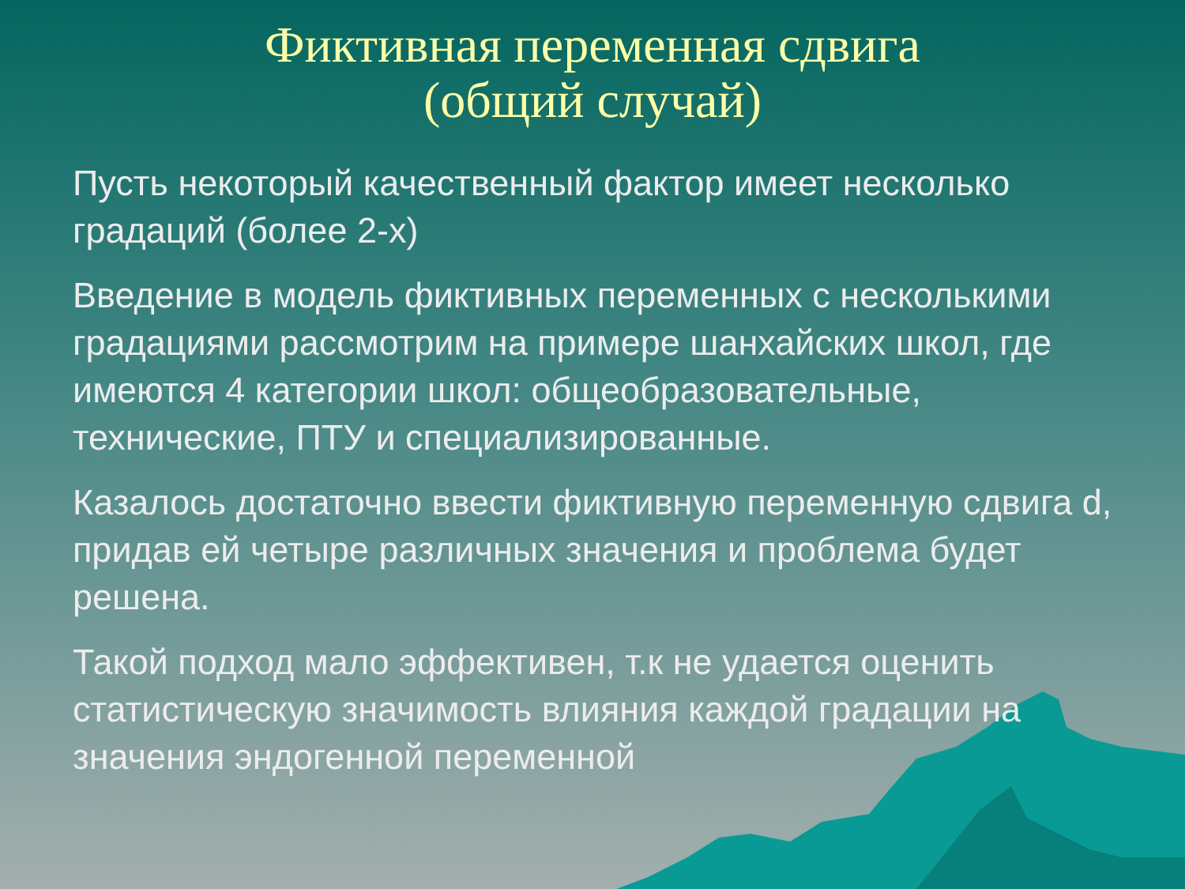Фиктивная переменная сдвига
(общий случай)
Пусть некоторый качественный фактор имеет несколько градаций (более 2-х)
Введение в модель фиктивных переменных с несколькими градациями рассмотрим на примере шанхайских школ, где имеются 4 категории школ: общеобразовательные, технические, ПТУ и специализированные.
Казалось достаточно ввести фиктивную переменную сдвига d, придав ей четыре различных значения и проблема будет решена.
Такой подход мало эффективен, т.к не удается оценить статистическую значимость влияния каждой градации на значения эндогенной переменной